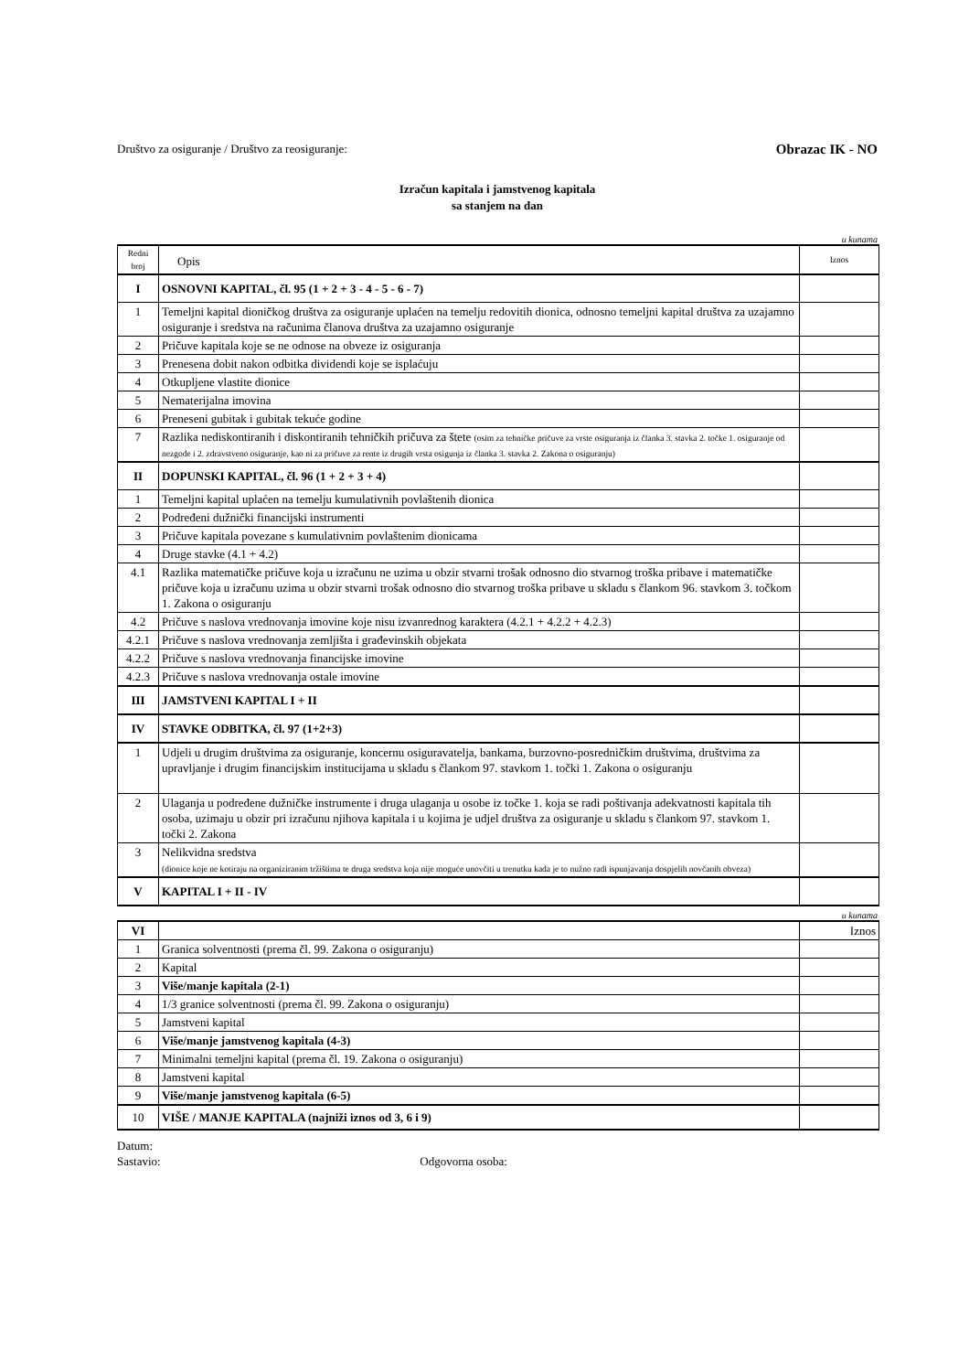Društvo za osiguranje / Društvo za reosiguranje: Obrazac IK - NO
Izračun kapitala i jamstvenog kapitala
sa stanjem na dan
u kunama
| Redni broj | Opis | Iznos |
| I | OSNOVNI KAPITAL, čl. 95 (1 + 2 + 3 - 4 - 5 - 6 - 7) | |
| 1 | Temeljni kapital dioničkog društva za osiguranje uplaćen na temelju redovitih dionica, odnosno temeljni kapital društva za uzajamno osiguranje i sredstva na računima članova društva za uzajamno osiguranje | |
| 2 | Pričuve kapitala koje se ne odnose na obveze iz osiguranja | |
| 3 | Prenesena dobit nakon odbitka dividendi koje se isplaćuju | |
| 4 | Otkupljene vlastite dionice | |
| 5 | Nematerijalna imovina | |
| 6 | Preneseni gubitak i gubitak tekuće godine | |
| 7 | Razlika nediskontiranih i diskontiranih tehničkih pričuva za štete (osim za tehničke pričuve za vrste osiguranja iz članka 3. stavka 2. točke 1. osiguranje od nezgode i 2. zdravstveno osiguranje, kao ni za pričuve za rente iz drugih vrsta osigunja iz članka 3. stavka 2. Zakona o osiguranju) | |
| II | DOPUNSKI KAPITAL, čl. 96 (1 + 2 + 3 + 4) | |
| 1 | Temeljni kapital uplaćen na temelju kumulativnih povlaštenih dionica | |
| 2 | Podređeni dužnički financijski instrumenti | |
| 3 | Pričuve kapitala povezane s kumulativnim povlaštenim dionicama | |
| 4 | Druge stavke (4.1 + 4.2) | |
| 4.1 | Razlika matematičke pričuve koja u izračunu ne uzima u obzir stvarni trošak odnosno dio stvarnog troška pribave i matematičke pričuve koja u izračunu uzima u obzir stvarni trošak odnosno dio stvarnog troška pribave u skladu s člankom 96. stavkom 3. točkom 1. Zakona o osiguranju | |
| 4.2 | Pričuve s naslova vrednovanja imovine koje nisu izvanrednog karaktera (4.2.1 + 4.2.2 + 4.2.3) | |
| 4.2.1 | Pričuve s naslova vrednovanja zemljišta i građevinskih objekata | |
| 4.2.2 | Pričuve s naslova vrednovanja financijske imovine | |
| 4.2.3 | Pričuve s naslova vrednovanja ostale imovine | |
| III | JAMSTVENI KAPITAL I + II | |
| IV | STAVKE ODBITKA, čl. 97 (1+2+3) | |
| 1 | Udjeli u drugim društvima za osiguranje, koncernu osiguravatelja, bankama, burzovno-posredničkim društvima, društvima za upravljanje i drugim financijskim institucijama u skladu s člankom 97. stavkom 1. točki 1. Zakona o osiguranju | |
| 2 | Ulaganja u podređene dužničke instrumente i druga ulaganja u osobe iz točke 1. koja se radi poštivanja adekvatnosti kapitala tih osoba, uzimaju u obzir pri izračunu njihova kapitala i u kojima je udjel društva za osiguranje u skladu s člankom 97. stavkom 1. točki 2. Zakona | |
| 3 | Nelikvidna sredstva (dionice koje ne kotiraju na organiziranim tržištima te druga sredstva koja nije moguće unovčiti u trenutku kada je to nužno radi ispunjavanja dospjelih novčanih obveza) | |
| V | KAPITAL I + II - IV | |
u kunama
| VI | | Iznos |
| 1 | Granica solventnosti (prema čl. 99. Zakona o osiguranju) | |
| 2 | Kapital | |
| 3 | Više/manje kapitala (2-1) | |
| 4 | 1/3 granice solventnosti (prema čl. 99. Zakona o osiguranju) | |
| 5 | Jamstveni kapital | |
| 6 | Više/manje jamstvenog kapitala (4-3) | |
| 7 | Minimalni temeljni kapital (prema čl. 19. Zakona o osiguranju) | |
| 8 | Jamstveni kapital | |
| 9 | Više/manje jamstvenog kapitala (6-5) | |
| 10 | VIŠE / MANJE KAPITALA (najniži iznos od 3, 6 i 9) | |
Datum:
Sastavio: Odgovorna osoba: